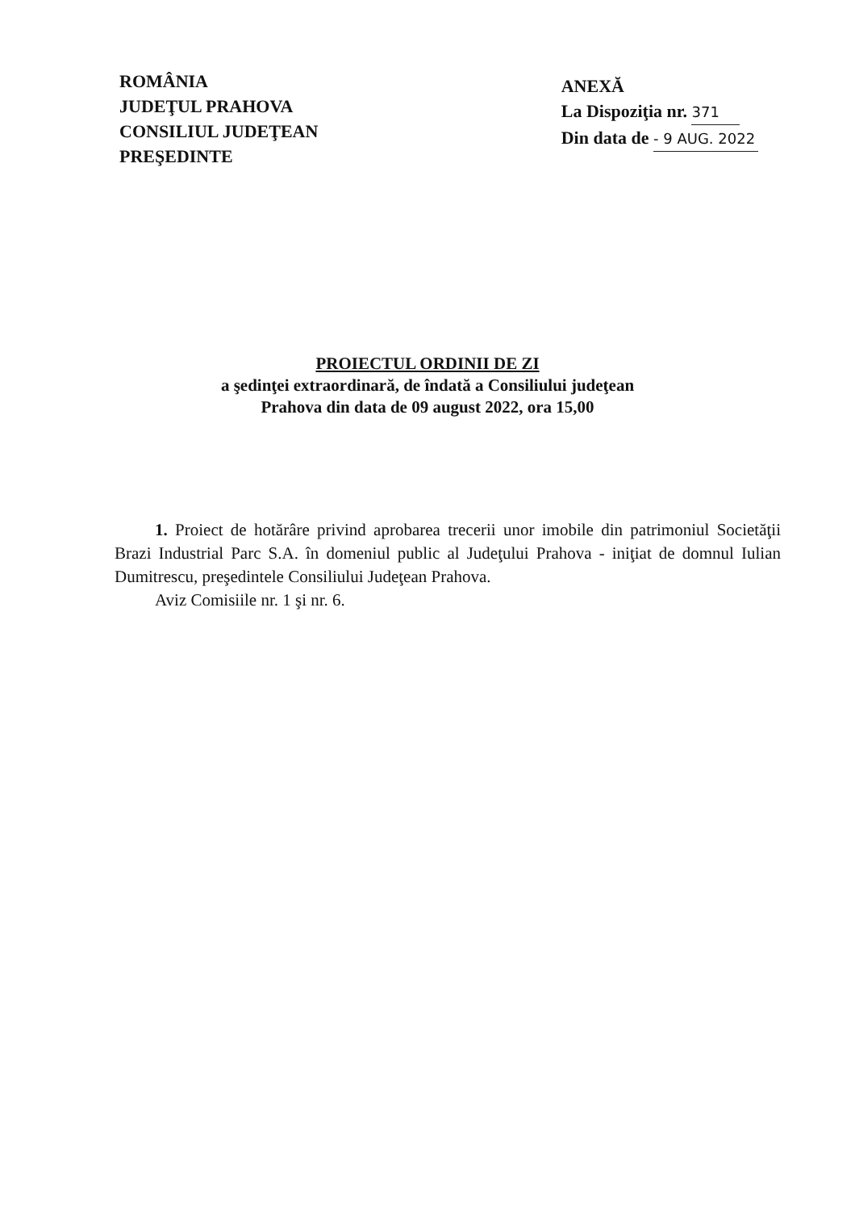ROMÂNIA
JUDEŢUL PRAHOVA
CONSILIUL JUDEŢEAN
PREŞEDINTE
ANEXĂ
La Dispoziţia nr. 371
Din data de - 9 AUG. 2022
PROIECTUL ORDINII DE ZI
a şedinţei extraordinară, de îndată a Consiliului judeţean
Prahova din data de 09 august 2022, ora 15,00
1. Proiect de hotărâre privind aprobarea trecerii unor imobile din patrimoniul Societăţii Brazi Industrial Parc S.A. în domeniul public al Judeţului Prahova - iniţiat de domnul Iulian Dumitrescu, preşedintele Consiliului Judeţean Prahova.
Aviz Comisiile nr. 1 şi nr. 6.